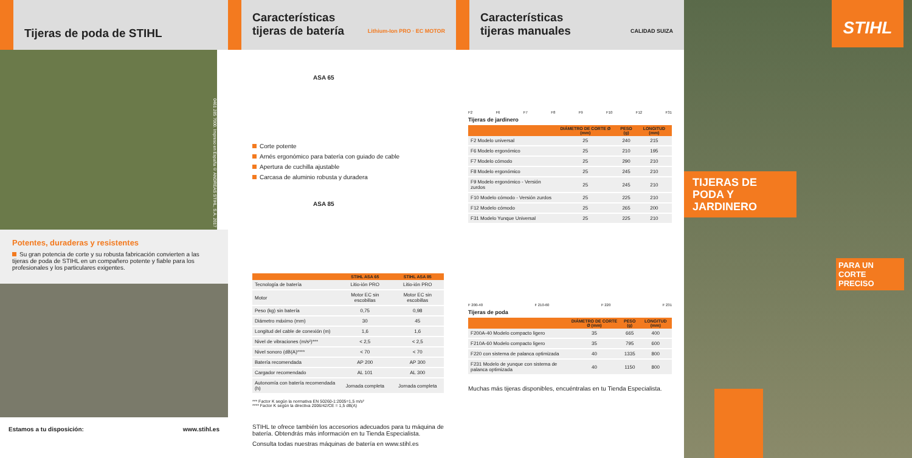Tijeras de poda de STIHL
0461 285 7000. Impreso en España © ANDREAS STIHL, S.A. 2017
Potentes, duraderas y resistentes
Su gran potencia de corte y su robusta fabricación convierten a las tijeras de poda de STIHL en un compañero potente y fiable para los profesionales y los particulares exigentes.
Estamos a tu disposición: www.stihl.es
Características
tijeras de batería Lithium-Ion PRO · EC MOTOR
ASA 65
Corte potente
Arnés ergonómico para batería con guiado de cable
Apertura de cuchilla ajustable
Carcasa de aluminio robusta y duradera
ASA 85
| | STIHL ASA 65 | STIHL ASA 85 |
| --- | --- | --- |
| Tecnología de batería | Litio-ión PRO | Litio-ión PRO |
| Motor | Motor EC sin escobillas | Motor EC sin escobillas |
| Peso (kg) sin batería | 0,75 | 0,98 |
| Diámetro máximo (mm) | 30 | 45 |
| Longitud del cable de conexión (m) | 1,6 | 1,6 |
| Nivel de vibraciones (m/s²)*** | < 2,5 | < 2,5 |
| Nivel sonoro (dB(A)**** | < 70 | < 70 |
| Batería recomendada | AP 200 | AP 300 |
| Cargador recomendado | AL 101 | AL 300 |
| Autonomía con batería recomendada (h) | Jornada completa | Jornada completa |
*** Factor K según la normativa EN 50260-1:2005=1,5 m/s²
**** Factor K según la directiva 2006/42/CE = 1,5 dB(A)
STIHL te ofrece también los accesorios adecuados para tu máquina de batería. Obtendrás más información en tu Tienda Especialista.
Consulta todas nuestras máquinas de batería en www.stihl.es
Características
tijeras manuales CALIDAD SUIZA
F2 F6 F7 F8 F9 F10 F12 F31
Tijeras de jardinero
| | DIÁMETRO DE CORTE Ø (mm) | PESO (g) | LONGITUD (mm) |
| --- | --- | --- | --- |
| F2 Modelo universal | 25 | 240 | 215 |
| F6 Modelo ergonómico | 25 | 210 | 195 |
| F7 Modelo cómodo | 25 | 290 | 210 |
| F8 Modelo ergonómico | 25 | 245 | 210 |
| F9 Modelo ergonómico - Versión zurdos | 25 | 245 | 210 |
| F10 Modelo cómodo - Versión zurdos | 25 | 225 | 210 |
| F12 Modelo cómodo | 25 | 265 | 200 |
| F31 Modelo Yunque Universal | 25 | 225 | 210 |
F 200-40 F 210-60 F 220 F 231
Tijeras de poda
| | DIÁMETRO DE CORTE Ø (mm) | PESO (g) | LONGITUD (mm) |
| --- | --- | --- | --- |
| F200A-40 Modelo compacto ligero | 35 | 665 | 400 |
| F210A-60 Modelo compacto ligero | 35 | 795 | 600 |
| F220 con sistema de palanca optimizada | 40 | 1335 | 800 |
| F231 Modelo de yunque con sistema de palanca optimizada | 40 | 1150 | 800 |
Muchas más tijeras disponibles, encuéntralas en tu Tienda Especialista.
STIHL
TIJERAS DE PODA Y JARDINERO
PARA UN CORTE PRECISO